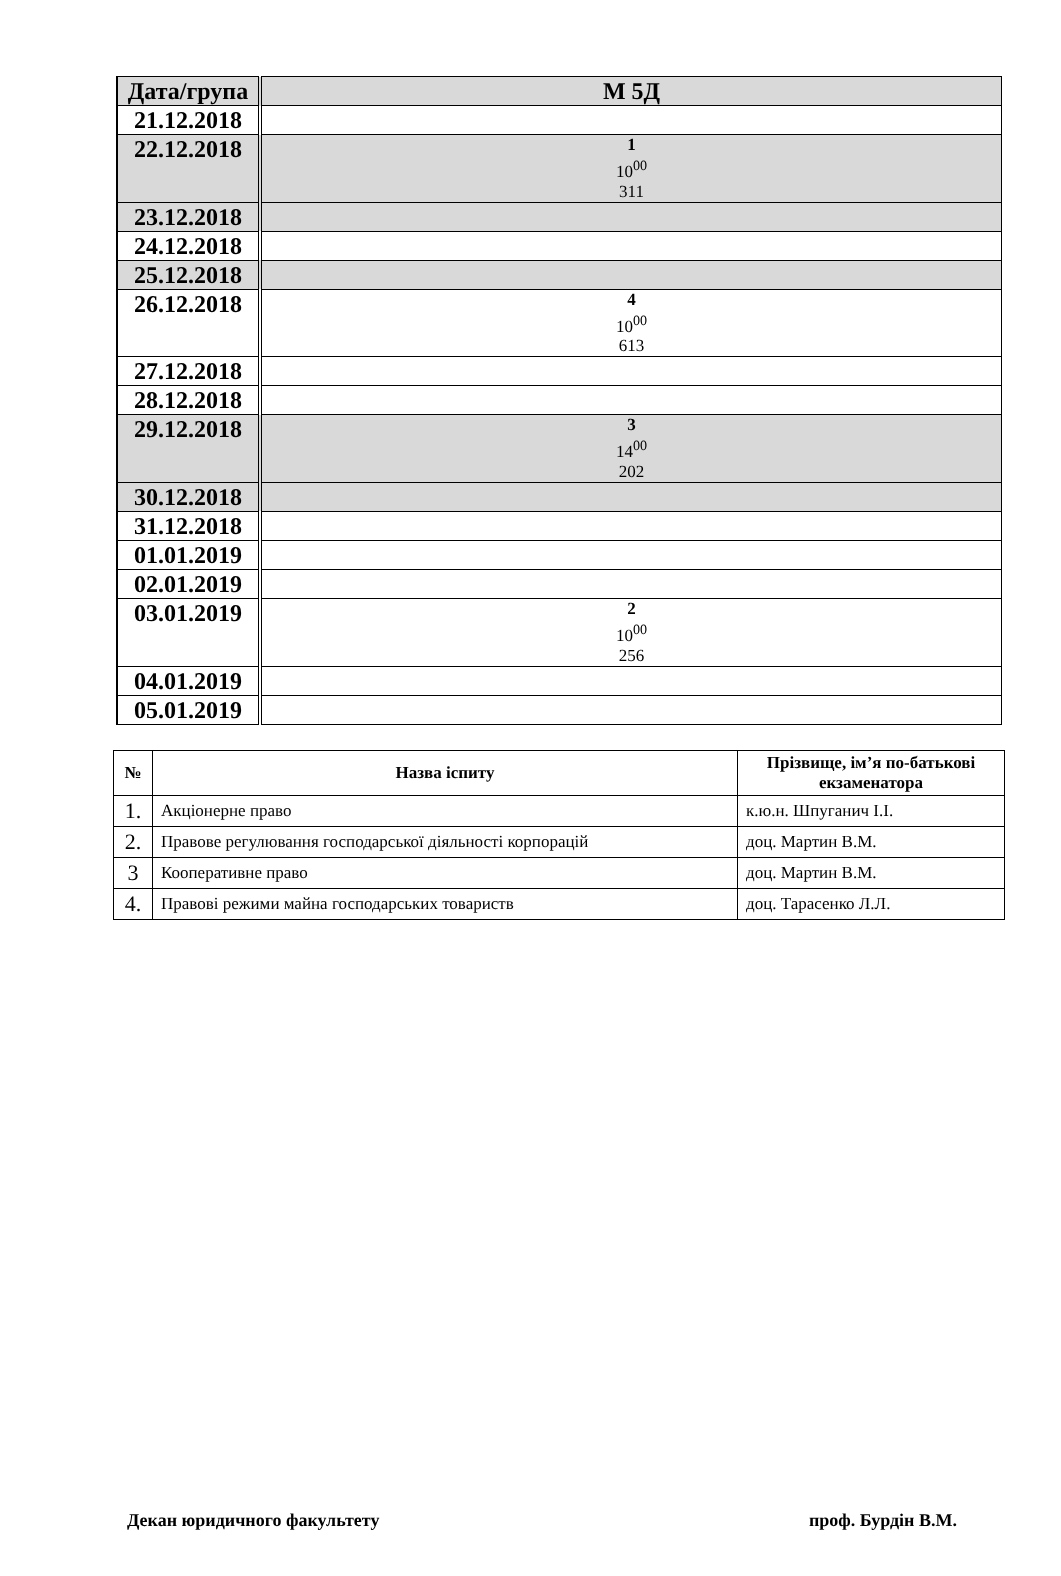| Дата/група | М 5Д |
| 21.12.2018 | |
| 22.12.2018 | 1 10<sup>00</sup> 311 |
| 23.12.2018 | |
| 24.12.2018 | |
| 25.12.2018 | |
| 26.12.2018 | 4 10<sup>00</sup> 613 |
| 27.12.2018 | |
| 28.12.2018 | |
| 29.12.2018 | 3 14<sup>00</sup> 202 |
| 30.12.2018 | |
| 31.12.2018 | |
| 01.01.2019 | |
| 02.01.2019 | |
| 03.01.2019 | 2 10<sup>00</sup> 256 |
| 04.01.2019 | |
| 05.01.2019 | |
| № | Назва іспиту | Прізвище, ім’я по-батькові екзаменатора |
| --- | --- | --- |
| 1. | Акціонерне право | к.ю.н. Шпуганич І.І. |
| 2. | Правове регулювання господарської діяльності корпорацій | доц. Мартин В.М. |
| 3 | Кооперативне право | доц. Мартин В.М. |
| 4. | Правові режими майна господарських товариств | доц. Тарасенко Л.Л. |
Декан юридичного факультету проф. Бурдін В.М.